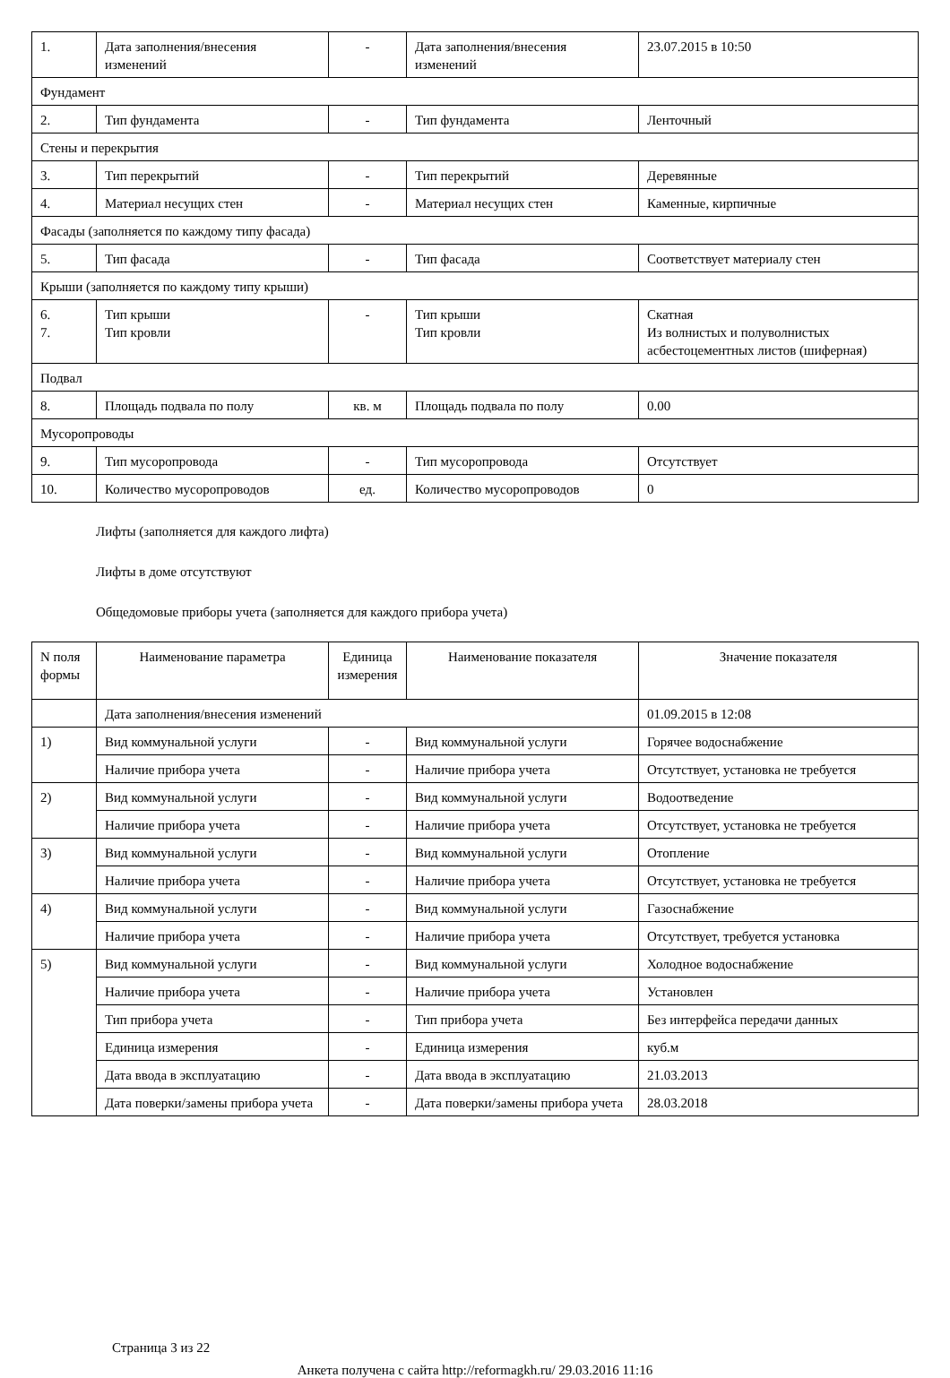| 1. | Дата заполнения/внесения изменений | - | Дата заполнения/внесения изменений | 23.07.2015 в 10:50 |
| Фундамент | | | | |
| 2. | Тип фундамента | - | Тип фундамента | Ленточный |
| Стены и перекрытия | | | | |
| 3. | Тип перекрытий | - | Тип перекрытий | Деревянные |
| 4. | Материал несущих стен | - | Материал несущих стен | Каменные, кирпичные |
| Фасады (заполняется по каждому типу фасада) | | | | |
| 5. | Тип фасада | - | Тип фасада | Соответствует материалу стен |
| Крыши (заполняется по каждому типу крыши) | | | | |
| 6. 7. | Тип крыши Тип кровли | - | Тип крыши Тип кровли | Скатная Из волнистых и полуволнистых асбестоцементных листов (шиферная) |
| Подвал | | | | |
| 8. | Площадь подвала по полу | кв. м | Площадь подвала по полу | 0.00 |
| Мусоропроводы | | | | |
| 9. | Тип мусоропровода | - | Тип мусоропровода | Отсутствует |
| 10. | Количество мусоропроводов | ед. | Количество мусоропроводов | 0 |
Лифты (заполняется для каждого лифта)
Лифты в доме отсутствуют
Общедомовые приборы учета (заполняется для каждого прибора учета)
| N поля формы | Наименование параметра | Единица измерения | Наименование показателя | Значение показателя |
| --- | --- | --- | --- | --- |
| | Дата заполнения/внесения изменений | | | 01.09.2015 в 12:08 |
| 1) | Вид коммунальной услуги | - | Вид коммунальной услуги | Горячее водоснабжение |
| | Наличие прибора учета | - | Наличие прибора учета | Отсутствует, установка не требуется |
| 2) | Вид коммунальной услуги | - | Вид коммунальной услуги | Водоотведение |
| | Наличие прибора учета | - | Наличие прибора учета | Отсутствует, установка не требуется |
| 3) | Вид коммунальной услуги | - | Вид коммунальной услуги | Отопление |
| | Наличие прибора учета | - | Наличие прибора учета | Отсутствует, установка не требуется |
| 4) | Вид коммунальной услуги | - | Вид коммунальной услуги | Газоснабжение |
| | Наличие прибора учета | - | Наличие прибора учета | Отсутствует, требуется установка |
| 5) | Вид коммунальной услуги | - | Вид коммунальной услуги | Холодное водоснабжение |
| | Наличие прибора учета | - | Наличие прибора учета | Установлен |
| | Тип прибора учета | - | Тип прибора учета | Без интерфейса передачи данных |
| | Единица измерения | - | Единица измерения | куб.м |
| | Дата ввода в эксплуатацию | - | Дата ввода в эксплуатацию | 21.03.2013 |
| | Дата поверки/замены прибора учета | - | Дата поверки/замены прибора учета | 28.03.2018 |
Страница 3 из 22
Анкета получена с сайта http://reformagkh.ru/ 29.03.2016 11:16